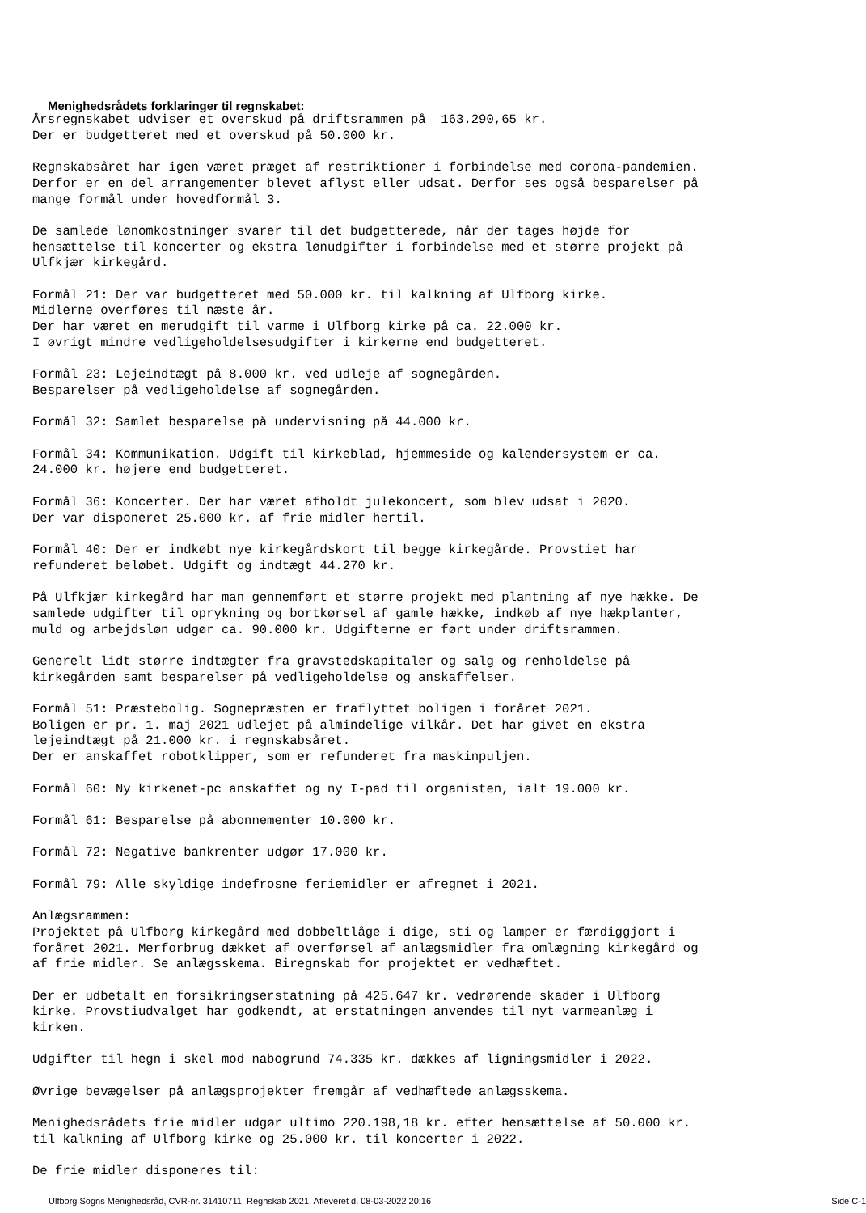Menighedsrådets forklaringer til regnskabet:
Årsregnskabet udviser et overskud på driftsrammen på  163.290,65 kr.
Der er budgetteret med et overskud på 50.000 kr.

Regnskabsåret har igen været præget af restriktioner i forbindelse med corona-pandemien.
Derfor er en del arrangementer blevet aflyst eller udsat. Derfor ses også besparelser på
mange formål under hovedformål 3.

De samlede lønomkostninger svarer til det budgetterede, når der tages højde for
hensættelse til koncerter og ekstra lønudgifter i forbindelse med et større projekt på
Ulfkjær kirkegård.

Formål 21: Der var budgetteret med 50.000 kr. til kalkning af Ulfborg kirke.
Midlerne overføres til næste år.
Der har været en merudgift til varme i Ulfborg kirke på ca. 22.000 kr.
I øvrigt mindre vedligeholdelsesudgifter i kirkerne end budgetteret.

Formål 23: Lejeindtægt på 8.000 kr. ved udleje af sognegården.
Besparelser på vedligeholdelse af sognegården.

Formål 32: Samlet besparelse på undervisning på 44.000 kr.

Formål 34: Kommunikation. Udgift til kirkeblad, hjemmeside og kalendersystem er ca.
24.000 kr. højere end budgetteret.

Formål 36: Koncerter. Der har været afholdt julekoncert, som blev udsat i 2020.
Der var disponeret 25.000 kr. af frie midler hertil.

Formål 40: Der er indkøbt nye kirkegårdskort til begge kirkegårde. Provstiet har
refunderet beløbet. Udgift og indtægt 44.270 kr.

På Ulfkjær kirkegård har man gennemført et større projekt med plantning af nye hække. De
samlede udgifter til oprykning og bortkørsel af gamle hække, indkøb af nye hækplanter,
muld og arbejdsløn udgør ca. 90.000 kr. Udgifterne er ført under driftsrammen.

Generelt lidt større indtægter fra gravstedskapitaler og salg og renholdelse på
kirkegården samt besparelser på vedligeholdelse og anskaffelser.

Formål 51: Præstebolig. Sognepræsten er fraflyttet boligen i foråret 2021.
Boligen er pr. 1. maj 2021 udlejet på almindelige vilkår. Det har givet en ekstra
lejeindtægt på 21.000 kr. i regnskabsåret.
Der er anskaffet robotklipper, som er refunderet fra maskinpuljen.

Formål 60: Ny kirkenet-pc anskaffet og ny I-pad til organisten, ialt 19.000 kr.

Formål 61: Besparelse på abonnementer 10.000 kr.

Formål 72: Negative bankrenter udgør 17.000 kr.

Formål 79: Alle skyldige indefrosne feriemidler er afregnet i 2021.

Anlægsrammen:
Projektet på Ulfborg kirkegård med dobbeltlåge i dige, sti og lamper er færdiggjort i
foråret 2021. Merforbrug dækket af overførsel af anlægsmidler fra omlægning kirkegård og
af frie midler. Se anlægsskema. Biregnskab for projektet er vedhæftet.

Der er udbetalt en forsikringserstatning på 425.647 kr. vedrørende skader i Ulfborg
kirke. Provstiudvalget har godkendt, at erstatningen anvendes til nyt varmeanlæg i
kirken.

Udgifter til hegn i skel mod nabogrund 74.335 kr. dækkes af ligningsmidler i 2022.

Øvrige bevægelser på anlægsprojekter fremgår af vedhæftede anlægsskema.

Menighedsrådets frie midler udgør ultimo 220.198,18 kr. efter hensættelse af 50.000 kr.
til kalkning af Ulfborg kirke og 25.000 kr. til koncerter i 2022.

De frie midler disponeres til:
Ulfborg Sogns Menighedsråd, CVR-nr. 31410711, Regnskab 2021, Afleveret d. 08-03-2022 20:16 Side C-1